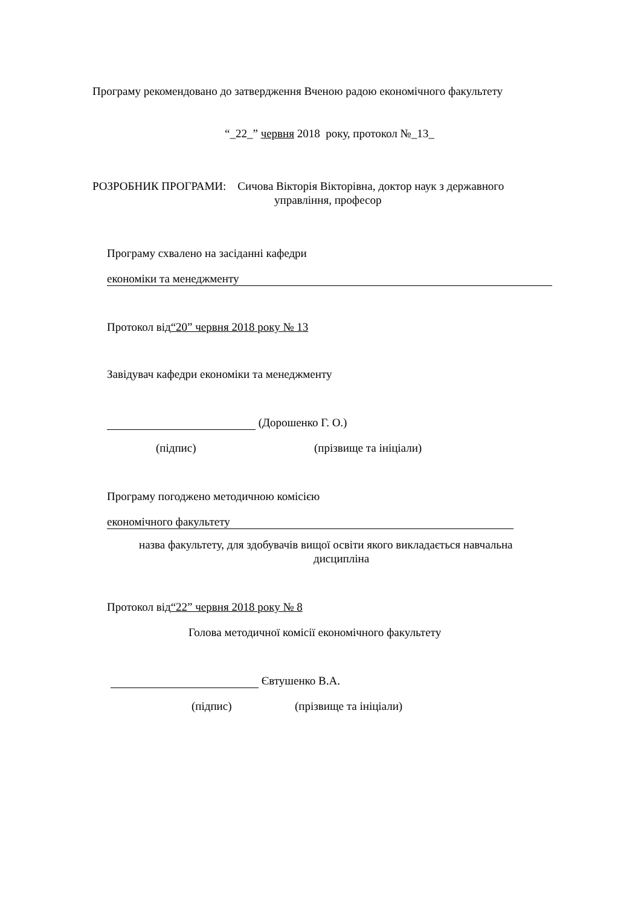Програму рекомендовано до затвердження Вченою радою економічного факультету
“_22_” червня 2018 року, протокол №_13_
РОЗРОБНИК ПРОГРАМИ: Сичова Вікторія Вікторівна, доктор наук з державного
управління, професор
Програму схвалено на засіданні кафедри
економіки та менеджменту
Протокол від“20” червня 2018 року № 13
Завідувач кафедри економіки та менеджменту
(Дорошенко Г. О.)
(підпис) (прізвище та ініціали)
Програму погоджено методичною комісією
економічного факультету
назва факультету, для здобувачів вищої освіти якого викладається навчальна
дисципліна
Протокол від“22” червня 2018 року № 8
Голова методичної комісії економічного факультету
Євтушенко В.А.
(підпис) (прізвище та ініціали)